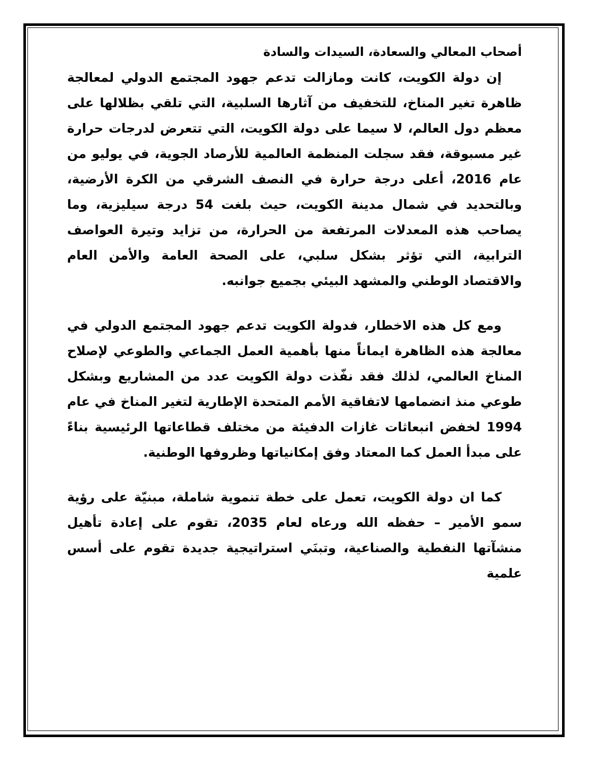أصحاب المعالي والسعادة، السيدات والسادة
إن دولة الكويت، كانت ومازالت تدعم جهود المجتمع الدولي لمعالجة ظاهرة تغير المناخ، للتخفيف من آثارها السلبية، التي تلقي بظلالها على معظم دول العالم، لا سيما على دولة الكويت، التي تتعرض لدرجات حرارة غير مسبوقة، فقد سجلت المنظمة العالمية للأرصاد الجوية، في يوليو من عام 2016، أعلى درجة حرارة في النصف الشرقي من الكرة الأرضية، وبالتحديد في شمال مدينة الكويت، حيث بلغت 54 درجة سيليزية، وما يصاحب هذه المعدلات المرتفعة من الحرارة، من تزايد وتيرة العواصف الترابية، التي تؤثر بشكل سلبي، على الصحة العامة والأمن العام والاقتصاد الوطني والمشهد البيئي بجميع جوانبه.
ومع كل هذه الاخطار، فدولة الكويت تدعم جهود المجتمع الدولي في معالجة هذه الظاهرة ايماناً منها بأهمية العمل الجماعي والطوعي لإصلاح المناخ العالمي، لذلك فقد نفّذت دولة الكويت عدد من المشاريع وبشكل طوعي منذ انضمامها لاتفاقية الأمم المتحدة الإطارية لتغير المناخ في عام 1994 لخفض انبعاثات غازات الدفيئة من مختلف قطاعاتها الرئيسية بناءً على مبدأ العمل كما المعتاد وفق إمكانياتها وظروفها الوطنية.
كما ان دولة الكويت، تعمل على خطة تنموية شاملة، مبنيّة على رؤية سمو الأمير – حفظه الله ورعاه لعام 2035، تقوم على إعادة تأهيل منشآتها النفطية والصناعية، وتبنَي استراتيجية جديدة تقوم على أسس علمية